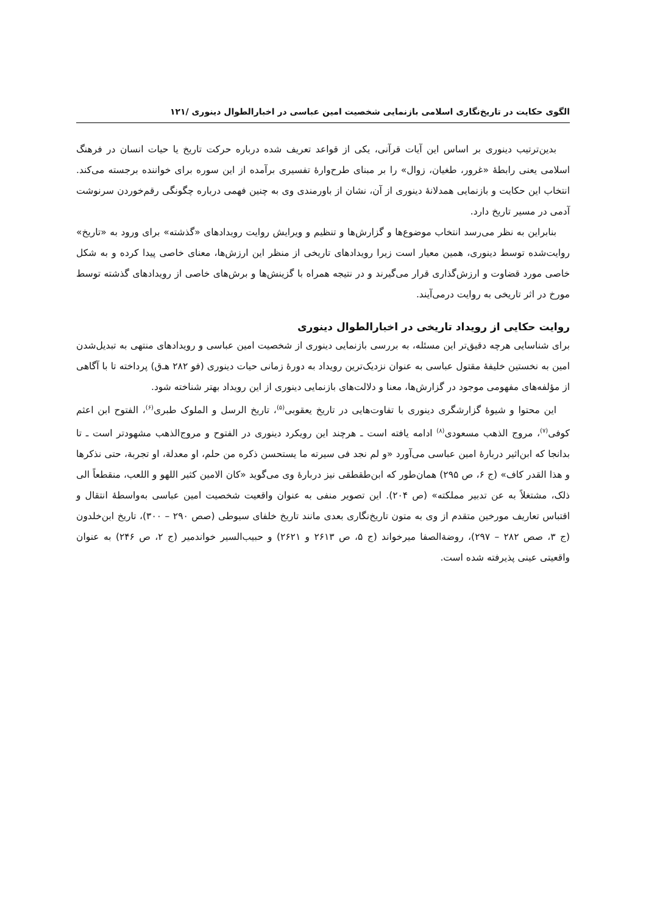الگوی حکایت در تاریخ‌نگاری اسلامی بازنمایی شخصیت امین عباسی در اخبارالطوال دینوری /۱۲۱
بدین‌ترتیب دینوری بر اساس این آیات قرآنی، یکی از قواعد تعریف شده درباره حرکت تاریخ یا حیات انسان در فرهنگ اسلامی یعنی رابطهٔ «غرور، طغیان، زوال» را بر مبنای طرح‌وارهٔ تفسیری برآمده از این سوره برای خواننده برجسته می‌کند. انتخاب این حکایت و بازنمایی همدلانهٔ دینوری از آن، نشان از باورمندی وی به چنین فهمی درباره چگونگی رقم‌خوردن سرنوشت آدمی در مسیر تاریخ دارد.
بنابراین به نظر می‌رسد انتخاب موضوع‌ها و گزارش‌ها و تنظیم و ویرایش روایت رویدادهای «گذشته» برای ورود به «تاریخ» روایت‌شده توسط دینوری، همین معیار است زیرا رویدادهای تاریخی از منظر این ارزش‌ها، معنای خاصی پیدا کرده و به شکل خاصی مورد قضاوت و ارزش‌گذاری قرار می‌گیرند و در نتیجه همراه با گزینش‌ها و برش‌های خاصی از رویدادهای گذشته توسط مورخ در اثر تاریخی به روایت درمی‌آیند.
روایت حکایی از رویداد تاریخی در اخبارالطوال دینوری
برای شناسایی هرچه دقیق‌تر این مسئله، به بررسی بازنمایی دینوری از شخصیت امین عباسی و رویدادهای منتهی به تبدیل‌شدن امین به نخستین خلیفهٔ مقتول عباسی به عنوان نزدیک‌ترین رویداد به دورهٔ زمانی حیات دینوری (فو ۲۸۲ هـ‌ق) پرداخته تا با آگاهی از مؤلفه‌های مفهومی موجود در گزارش‌ها، معنا و دلالت‌های بازنمایی دینوری از این رویداد بهتر شناخته شود.
این محتوا و شیوهٔ گزارشگری دینوری با تفاوت‌هایی در تاریخ یعقوبی<sup>(۵)</sup>، تاریخ الرسل و الملوک طبری<sup>(۶)</sup>، الفتوح ابن اعثم کوفی<sup>(۷)</sup>، مروج الذهب مسعودی<sup>(۸)</sup> ادامه یافته است ـ هرچند این رویکرد دینوری در الفتوح و مروج‌الذهب مشهودتر است ـ تا بدانجا که ابن‌اثیر دربارهٔ امین عباسی می‌آورد «و لم نجد فی سیرته ما یستحسن ذکره من حلم، او معدلة، او تجربة، حتی نذکرها و هذا القدر کاف» (ج ۶، ص ۲۹۵) همان‌طور که ابن‌طقطقی نیز دربارهٔ وی می‌گوید «کان الامین کثیر اللهو و اللعب، منقطعاً الی ذلک، مشتغلاً به عن تدبیر مملکته» (ص ۲۰۴). این تصویر منفی به عنوان واقعیت شخصیت امین عباسی به‌واسطهٔ انتقال و اقتباس تعاریف مورخین متقدم از وی به متون تاریخ‌نگاری بعدی مانند تاریخ خلفای سیوطی (صص ۲۹۰ – ۳۰۰)، تاریخ ابن‌خلدون (ج ۳، صص ۲۸۲ – ۲۹۷)، روضة‌الصفا میرخواند (ج ۵، ص ۲۶۱۳ و ۲۶۲۱) و حبیب‌السیر خواندمیر (ج ۲، ص ۲۴۶) به عنوان واقعیتی عینی پذیرفته شده است.